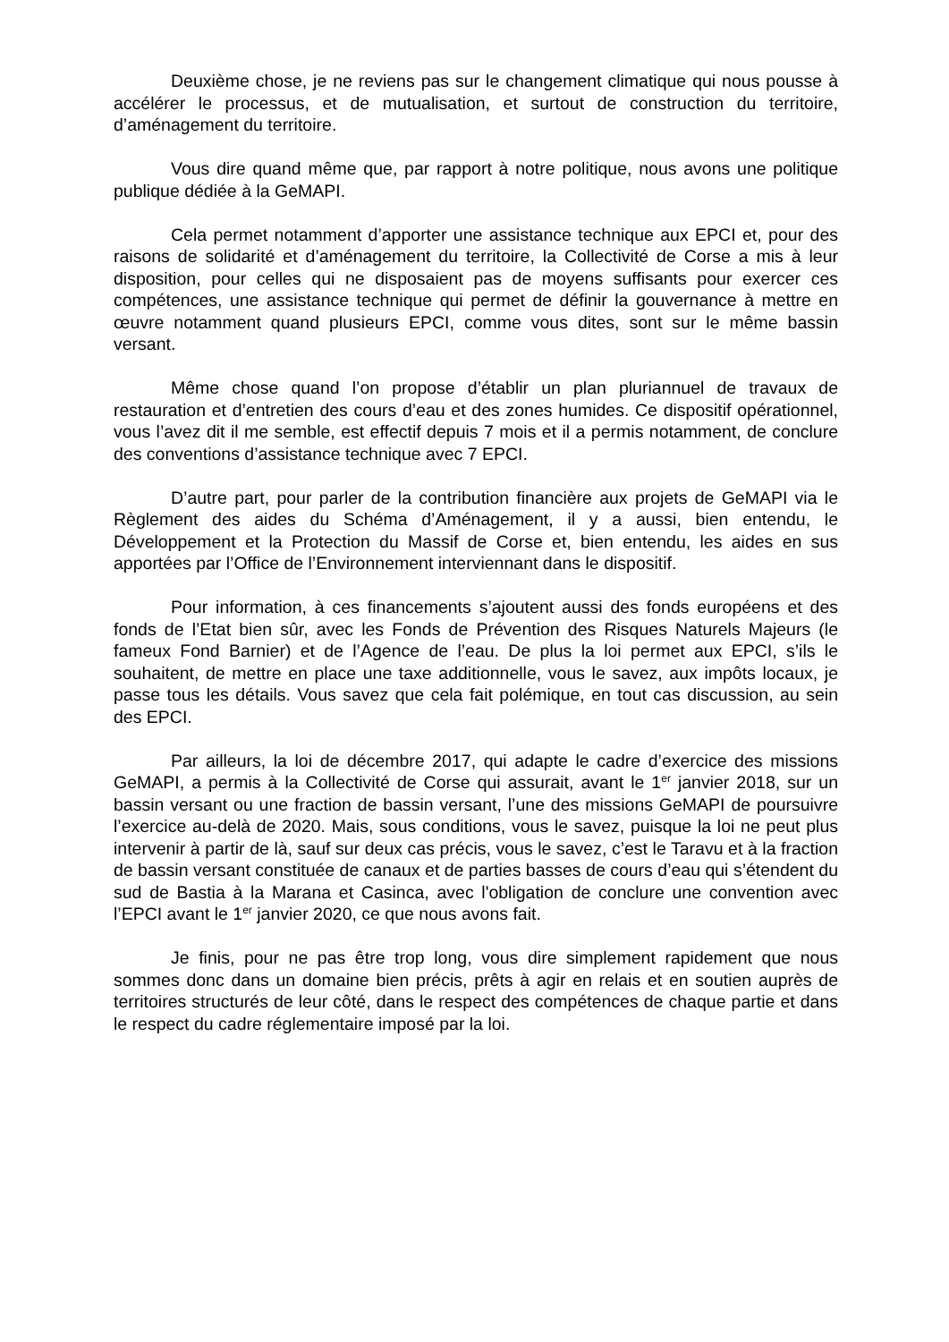Deuxième chose, je ne reviens pas sur le changement climatique qui nous pousse à accélérer le processus, et de mutualisation, et surtout de construction du territoire, d’aménagement du territoire.
Vous dire quand même que, par rapport à notre politique, nous avons une politique publique dédiée à la GeMAPI.
Cela permet notamment d’apporter une assistance technique aux EPCI et, pour des raisons de solidarité et d’aménagement du territoire, la Collectivité de Corse a mis à leur disposition, pour celles qui ne disposaient pas de moyens suffisants pour exercer ces compétences, une assistance technique qui permet de définir la gouvernance à mettre en œuvre notamment quand plusieurs EPCI, comme vous dites, sont sur le même bassin versant.
Même chose quand l’on propose d’établir un plan pluriannuel de travaux de restauration et d’entretien des cours d’eau et des zones humides. Ce dispositif opérationnel, vous l’avez dit il me semble, est effectif depuis 7 mois et il a permis notamment, de conclure des conventions d’assistance technique avec 7 EPCI.
D’autre part, pour parler de la contribution financière aux projets de GeMAPI via le Règlement des aides du Schéma d’Aménagement, il y a aussi, bien entendu, le Développement et la Protection du Massif de Corse et, bien entendu, les aides en sus apportées par l’Office de l’Environnement interviennant dans le dispositif.
Pour information, à ces financements s’ajoutent aussi des fonds européens et des fonds de l’Etat bien sûr, avec les Fonds de Prévention des Risques Naturels Majeurs (le fameux Fond Barnier) et de l’Agence de l’eau. De plus la loi permet aux EPCI, s’ils le souhaitent, de mettre en place une taxe additionnelle, vous le savez, aux impôts locaux, je passe tous les détails. Vous savez que cela fait polémique, en tout cas discussion, au sein des EPCI.
Par ailleurs, la loi de décembre 2017, qui adapte le cadre d’exercice des missions GeMAPI, a permis à la Collectivité de Corse qui assurait, avant le 1<sup>er</sup> janvier 2018, sur un bassin versant ou une fraction de bassin versant, l’une des missions GeMAPI de poursuivre l’exercice au-delà de 2020. Mais, sous conditions, vous le savez, puisque la loi ne peut plus intervenir à partir de là, sauf sur deux cas précis, vous le savez, c’est le Taravu et à la fraction de bassin versant constituée de canaux et de parties basses de cours d’eau qui s’étendent du sud de Bastia à la Marana et Casinca, avec l'obligation de conclure une convention avec l’EPCI avant le 1<sup>er</sup> janvier 2020, ce que nous avons fait.
Je finis, pour ne pas être trop long, vous dire simplement rapidement que nous sommes donc dans un domaine bien précis, prêts à agir en relais et en soutien auprès de territoires structurés de leur côté, dans le respect des compétences de chaque partie et dans le respect du cadre réglementaire imposé par la loi.